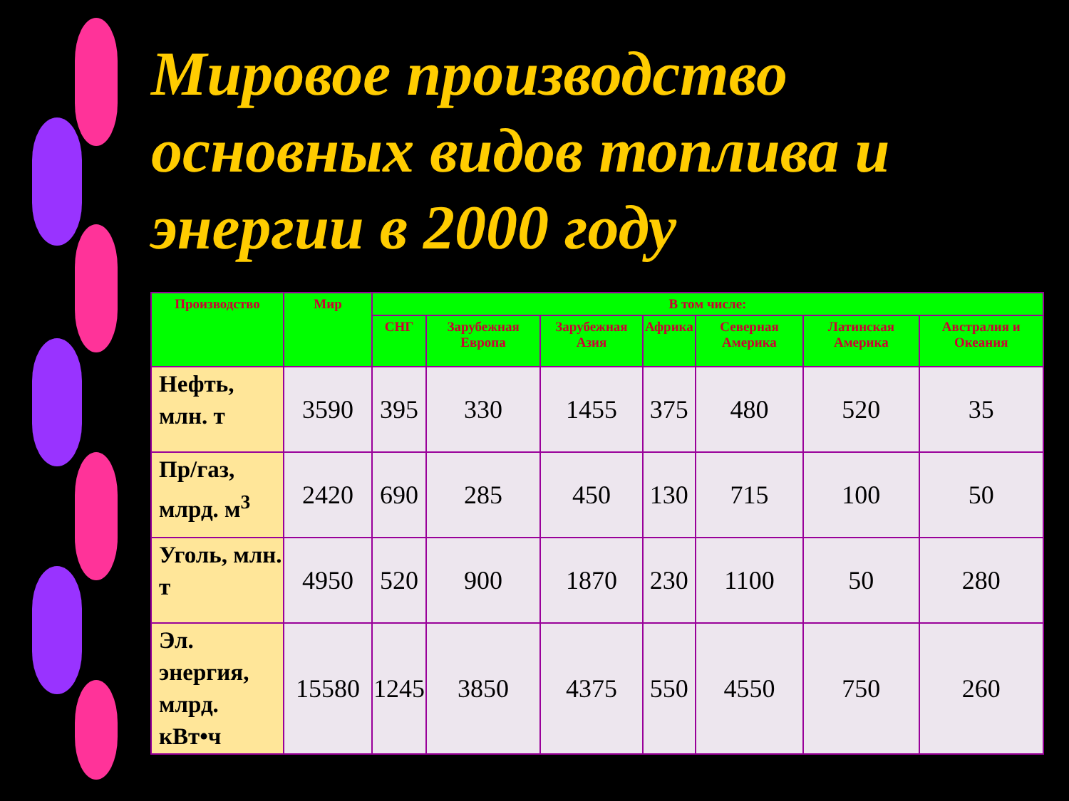Мировое производство основных видов топлива и энергии в 2000 году
| Производство | Мир | В том числе: | | | | | | |
| --- | --- | --- | --- | --- | --- | --- | --- | --- |
| | | СНГ | Зарубежная Европа | Зарубежная Азия | Африка | Северная Америка | Латинская Америка | Австралия и Океания |
| Нефть, млн. т | 3590 | 395 | 330 | 1455 | 375 | 480 | 520 | 35 |
| Пр/газ, млрд. м<sup>3</sup> | 2420 | 690 | 285 | 450 | 130 | 715 | 100 | 50 |
| Уголь, млн. т | 4950 | 520 | 900 | 1870 | 230 | 1100 | 50 | 280 |
| Эл. энергия, млрд. кВт•ч | 15580 | 1245 | 3850 | 4375 | 550 | 4550 | 750 | 260 |